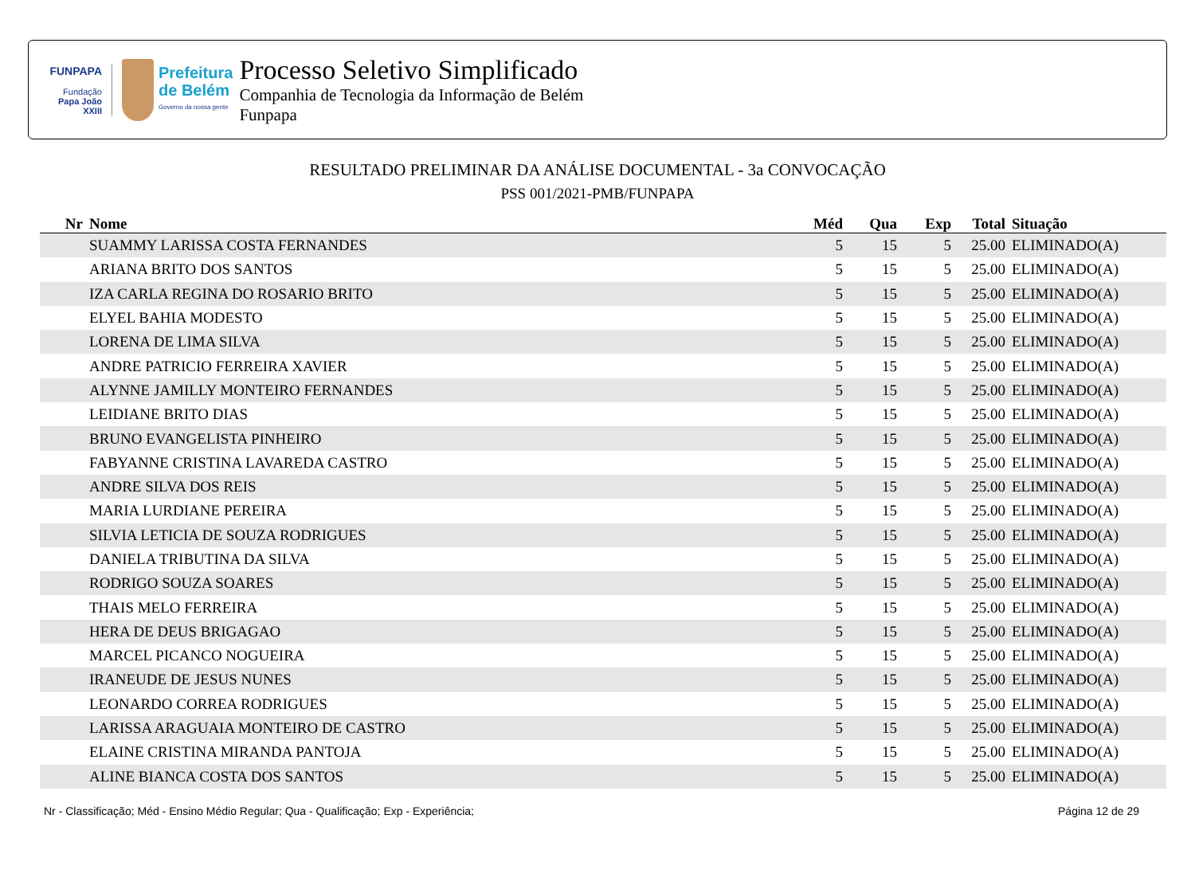FUNPAPA
Fundação
Papa João XXIII
Prefeitura
de Belém
Governo da nossa gente
Processo Seletivo Simplificado
Companhia de Tecnologia da Informação de Belém
Funpapa
RESULTADO PRELIMINAR DA ANÁLISE DOCUMENTAL - 3a CONVOCAÇÃO
PSS 001/2021-PMB/FUNPAPA
| Nr | Nome | Méd | Qua | Exp | Total | Situação |
| --- | --- | --- | --- | --- | --- | --- |
| | SUAMMY LARISSA COSTA FERNANDES | 5 | 15 | 5 | 25.00 | ELIMINADO(A) |
| | ARIANA BRITO DOS SANTOS | 5 | 15 | 5 | 25.00 | ELIMINADO(A) |
| | IZA CARLA REGINA DO ROSARIO BRITO | 5 | 15 | 5 | 25.00 | ELIMINADO(A) |
| | ELYEL BAHIA MODESTO | 5 | 15 | 5 | 25.00 | ELIMINADO(A) |
| | LORENA DE LIMA SILVA | 5 | 15 | 5 | 25.00 | ELIMINADO(A) |
| | ANDRE PATRICIO FERREIRA XAVIER | 5 | 15 | 5 | 25.00 | ELIMINADO(A) |
| | ALYNNE JAMILLY MONTEIRO FERNANDES | 5 | 15 | 5 | 25.00 | ELIMINADO(A) |
| | LEIDIANE BRITO DIAS | 5 | 15 | 5 | 25.00 | ELIMINADO(A) |
| | BRUNO EVANGELISTA PINHEIRO | 5 | 15 | 5 | 25.00 | ELIMINADO(A) |
| | FABYANNE CRISTINA LAVAREDA CASTRO | 5 | 15 | 5 | 25.00 | ELIMINADO(A) |
| | ANDRE SILVA DOS REIS | 5 | 15 | 5 | 25.00 | ELIMINADO(A) |
| | MARIA LURDIANE PEREIRA | 5 | 15 | 5 | 25.00 | ELIMINADO(A) |
| | SILVIA LETICIA DE SOUZA RODRIGUES | 5 | 15 | 5 | 25.00 | ELIMINADO(A) |
| | DANIELA TRIBUTINA DA SILVA | 5 | 15 | 5 | 25.00 | ELIMINADO(A) |
| | RODRIGO SOUZA SOARES | 5 | 15 | 5 | 25.00 | ELIMINADO(A) |
| | THAIS MELO FERREIRA | 5 | 15 | 5 | 25.00 | ELIMINADO(A) |
| | HERA DE DEUS BRIGAGAO | 5 | 15 | 5 | 25.00 | ELIMINADO(A) |
| | MARCEL PICANCO NOGUEIRA | 5 | 15 | 5 | 25.00 | ELIMINADO(A) |
| | IRANEUDE DE JESUS NUNES | 5 | 15 | 5 | 25.00 | ELIMINADO(A) |
| | LEONARDO CORREA RODRIGUES | 5 | 15 | 5 | 25.00 | ELIMINADO(A) |
| | LARISSA ARAGUAIA MONTEIRO DE CASTRO | 5 | 15 | 5 | 25.00 | ELIMINADO(A) |
| | ELAINE CRISTINA MIRANDA PANTOJA | 5 | 15 | 5 | 25.00 | ELIMINADO(A) |
| | ALINE BIANCA COSTA DOS SANTOS | 5 | 15 | 5 | 25.00 | ELIMINADO(A) |
Nr - Classificação; Méd - Ensino Médio Regular; Qua - Qualificação; Exp - Experiência; Página 12 de 29